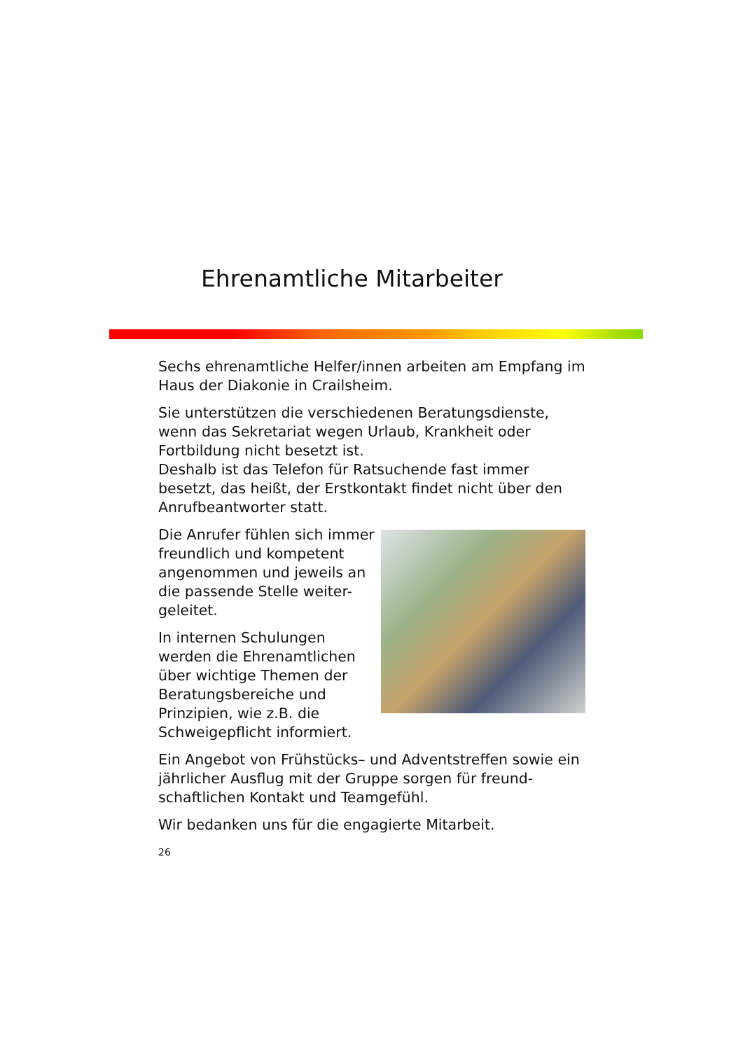Ehrenamtliche Mitarbeiter
Sechs ehrenamtliche Helfer/innen arbeiten am Empfang im Haus der Diakonie in Crailsheim.
Sie unterstützen die verschiedenen Beratungsdienste, wenn das Sekretariat wegen Urlaub, Krankheit oder Fortbildung nicht besetzt ist.
Deshalb ist das Telefon für Ratsuchende fast immer besetzt, das heißt, der Erstkontakt findet nicht über den Anrufbeantworter statt.
Die Anrufer fühlen sich immer freundlich und kompetent angenommen und jeweils an die passende Stelle weiter-geleitet.
In internen Schulungen werden die Ehrenamtlichen über wichtige Themen der Beratungsbereiche und Prinzipien, wie z.B. die Schweigepflicht informiert.
Ein Angebot von Frühstücks– und Adventstreffen sowie ein jährlicher Ausflug mit der Gruppe sorgen für freund-schaftlichen Kontakt und Teamgefühl.
Wir bedanken uns für die engagierte Mitarbeit.
26